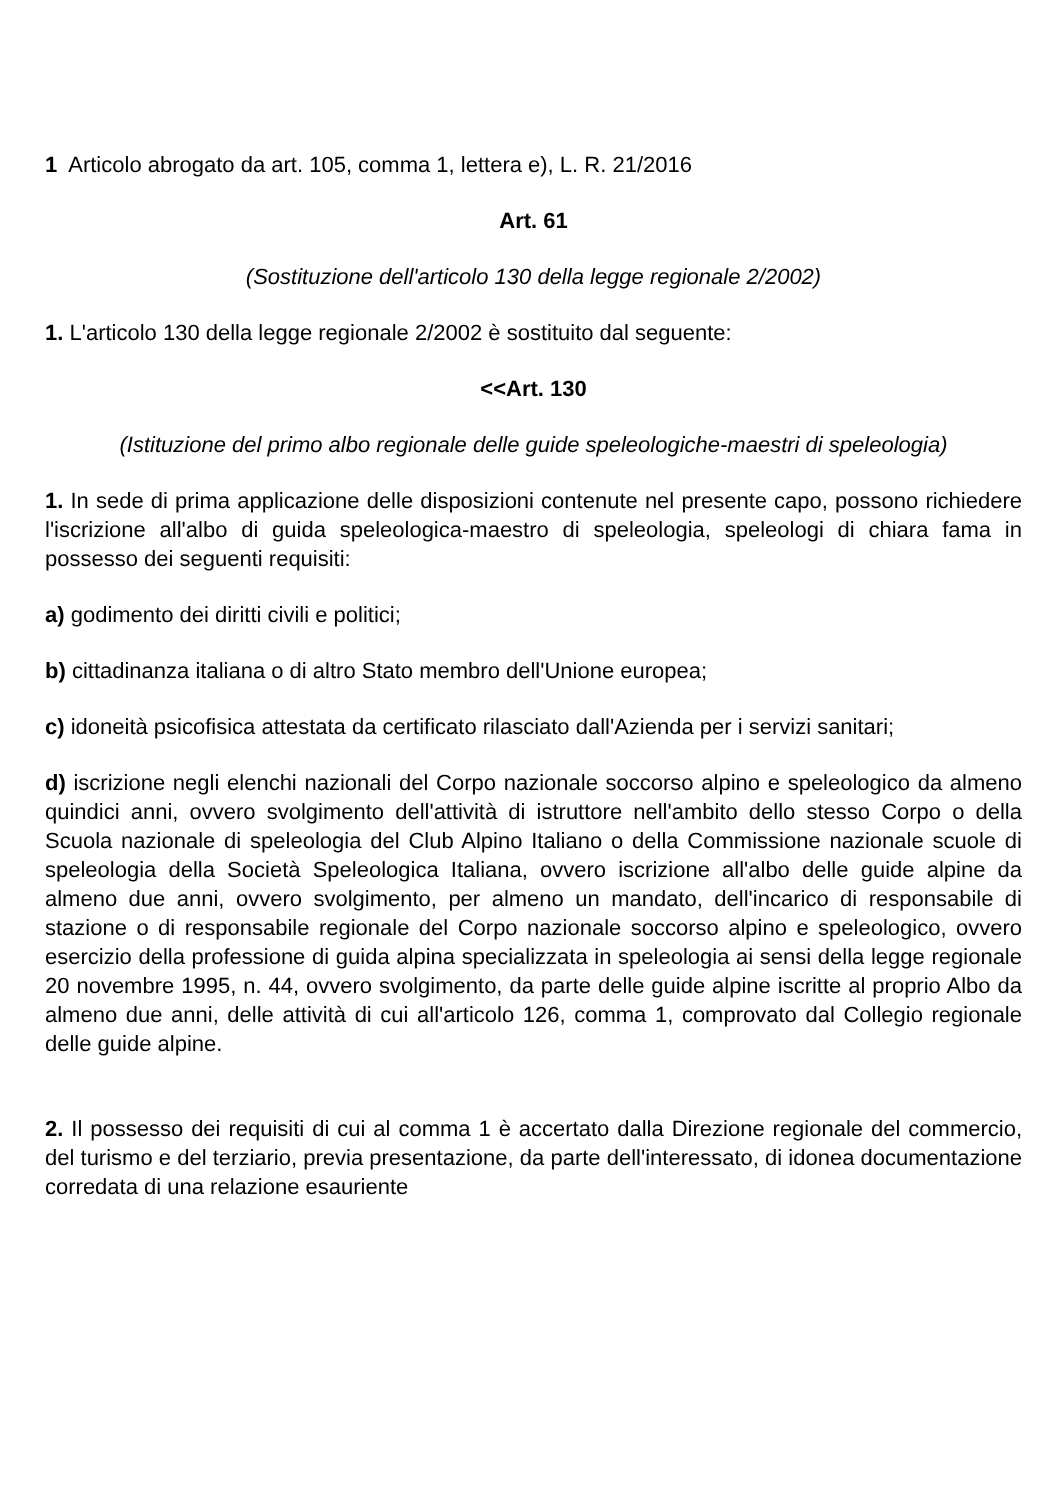1 Articolo abrogato da art. 105, comma 1, lettera e), L. R. 21/2016
Art. 61
(Sostituzione dell'articolo 130 della legge regionale 2/2002)
1. L'articolo 130 della legge regionale 2/2002 è sostituito dal seguente:
<<Art. 130
(Istituzione del primo albo regionale delle guide speleologiche-maestri di speleologia)
1. In sede di prima applicazione delle disposizioni contenute nel presente capo, possono richiedere l'iscrizione all'albo di guida speleologica-maestro di speleologia, speleologi di chiara fama in possesso dei seguenti requisiti:
a) godimento dei diritti civili e politici;
b) cittadinanza italiana o di altro Stato membro dell'Unione europea;
c) idoneità psicofisica attestata da certificato rilasciato dall'Azienda per i servizi sanitari;
d) iscrizione negli elenchi nazionali del Corpo nazionale soccorso alpino e speleologico da almeno quindici anni, ovvero svolgimento dell'attività di istruttore nell'ambito dello stesso Corpo o della Scuola nazionale di speleologia del Club Alpino Italiano o della Commissione nazionale scuole di speleologia della Società Speleologica Italiana, ovvero iscrizione all'albo delle guide alpine da almeno due anni, ovvero svolgimento, per almeno un mandato, dell'incarico di responsabile di stazione o di responsabile regionale del Corpo nazionale soccorso alpino e speleologico, ovvero esercizio della professione di guida alpina specializzata in speleologia ai sensi della legge regionale 20 novembre 1995, n. 44, ovvero svolgimento, da parte delle guide alpine iscritte al proprio Albo da almeno due anni, delle attività di cui all'articolo 126, comma 1, comprovato dal Collegio regionale delle guide alpine.
2. Il possesso dei requisiti di cui al comma 1 è accertato dalla Direzione regionale del commercio, del turismo e del terziario, previa presentazione, da parte dell'interessato, di idonea documentazione corredata di una relazione esauriente